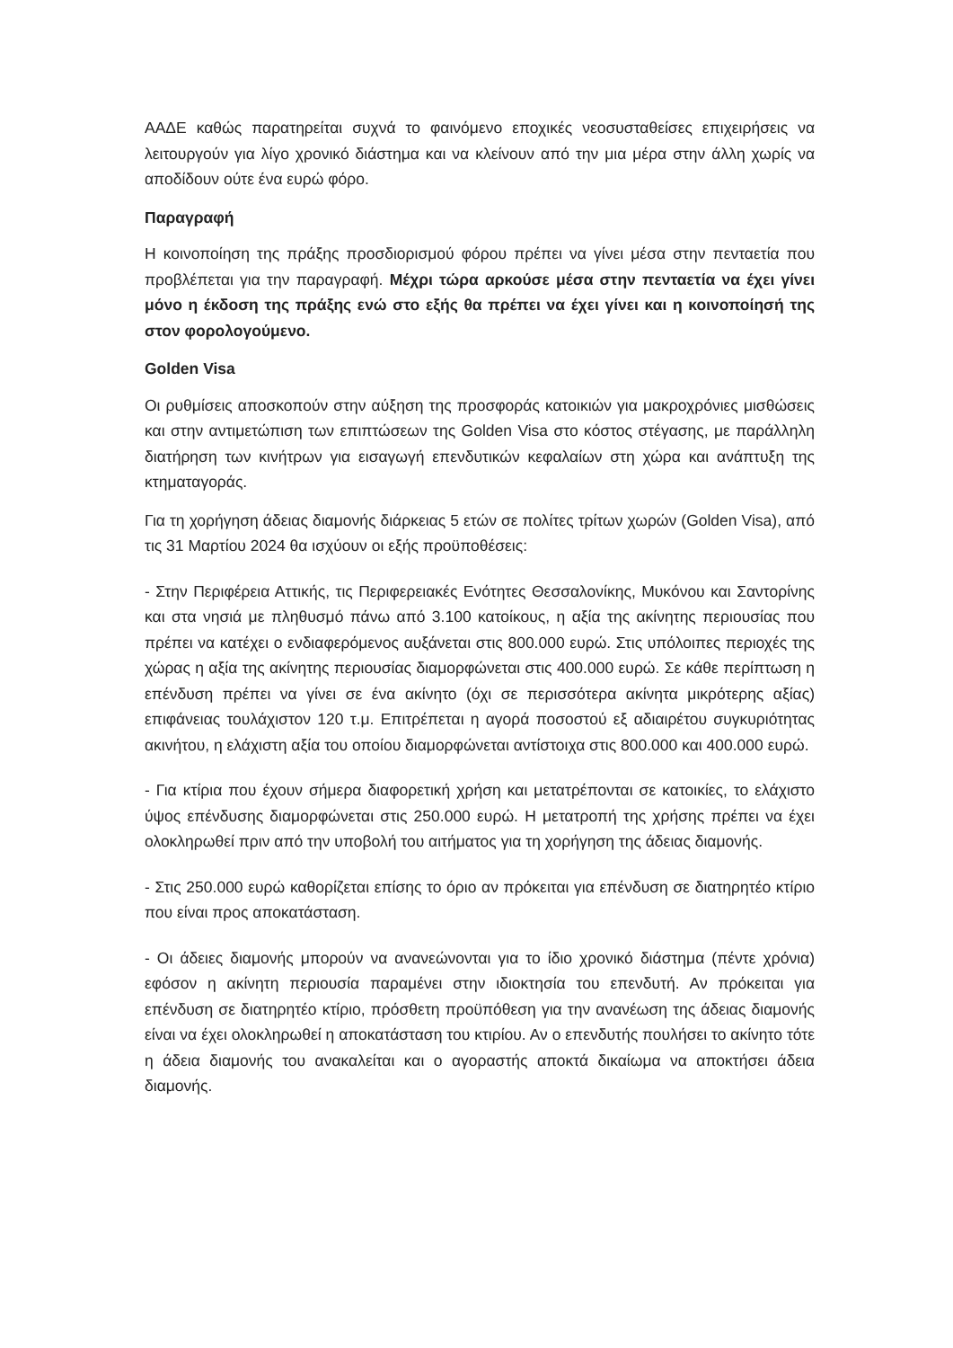ΑΑΔΕ καθώς παρατηρείται συχνά το φαινόμενο εποχικές νεοσυσταθείσες επιχειρήσεις να λειτουργούν για λίγο χρονικό διάστημα και να κλείνουν από την μια μέρα στην άλλη χωρίς να αποδίδουν ούτε ένα ευρώ φόρο.
Παραγραφή
Η κοινοποίηση της πράξης προσδιορισμού φόρου πρέπει να γίνει μέσα στην πενταετία που προβλέπεται για την παραγραφή. Μέχρι τώρα αρκούσε μέσα στην πενταετία να έχει γίνει μόνο η έκδοση της πράξης ενώ στο εξής θα πρέπει να έχει γίνει και η κοινοποίησή της στον φορολογούμενο.
Golden Visa
Οι ρυθμίσεις αποσκοπούν στην αύξηση της προσφοράς κατοικιών για μακροχρόνιες μισθώσεις και στην αντιμετώπιση των επιπτώσεων της Golden Visa στο κόστος στέγασης, με παράλληλη διατήρηση των κινήτρων για εισαγωγή επενδυτικών κεφαλαίων στη χώρα και ανάπτυξη της κτηματαγοράς.
Για τη χορήγηση άδειας διαμονής διάρκειας 5 ετών σε πολίτες τρίτων χωρών (Golden Visa), από τις 31 Μαρτίου 2024 θα ισχύουν οι εξής προϋποθέσεις:
- Στην Περιφέρεια Αττικής, τις Περιφερειακές Ενότητες Θεσσαλονίκης, Μυκόνου και Σαντορίνης και στα νησιά με πληθυσμό πάνω από 3.100 κατοίκους, η αξία της ακίνητης περιουσίας που πρέπει να κατέχει ο ενδιαφερόμενος αυξάνεται στις 800.000 ευρώ. Στις υπόλοιπες περιοχές της χώρας η αξία της ακίνητης περιουσίας διαμορφώνεται στις 400.000 ευρώ. Σε κάθε περίπτωση η επένδυση πρέπει να γίνει σε ένα ακίνητο (όχι σε περισσότερα ακίνητα μικρότερης αξίας) επιφάνειας τουλάχιστον 120 τ.μ. Επιτρέπεται η αγορά ποσοστού εξ αδιαιρέτου συγκυριότητας ακινήτου, η ελάχιστη αξία του οποίου διαμορφώνεται αντίστοιχα στις 800.000 και 400.000 ευρώ.
- Για κτίρια που έχουν σήμερα διαφορετική χρήση και μετατρέπονται σε κατοικίες, το ελάχιστο ύψος επένδυσης διαμορφώνεται στις 250.000 ευρώ. Η μετατροπή της χρήσης πρέπει να έχει ολοκληρωθεί πριν από την υποβολή του αιτήματος για τη χορήγηση της άδειας διαμονής.
- Στις 250.000 ευρώ καθορίζεται επίσης το όριο αν πρόκειται για επένδυση σε διατηρητέο κτίριο που είναι προς αποκατάσταση.
- Οι άδειες διαμονής μπορούν να ανανεώνονται για το ίδιο χρονικό διάστημα (πέντε χρόνια) εφόσον η ακίνητη περιουσία παραμένει στην ιδιοκτησία του επενδυτή. Αν πρόκειται για επένδυση σε διατηρητέο κτίριο, πρόσθετη προϋπόθεση για την ανανέωση της άδειας διαμονής είναι να έχει ολοκληρωθεί η αποκατάσταση του κτιρίου. Αν ο επενδυτής πουλήσει το ακίνητο τότε η άδεια διαμονής του ανακαλείται και ο αγοραστής αποκτά δικαίωμα να αποκτήσει άδεια διαμονής.